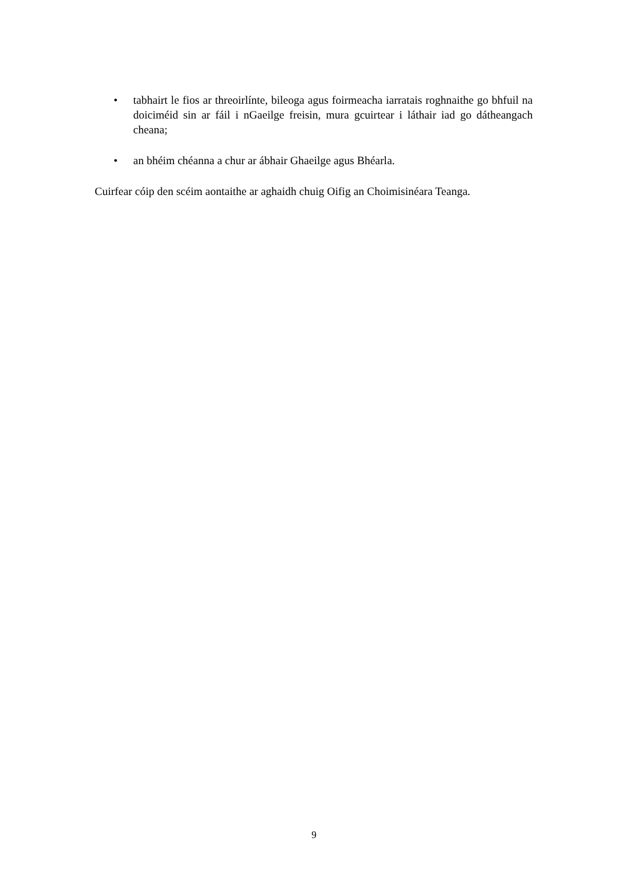• tabhairt le fios ar threoirlínte, bileoga agus foirmeacha iarratais roghnaithe go bhfuil na doiciméid sin ar fáil i nGaeilge freisin, mura gcuirtear i láthair iad go dátheangach cheana;
• an bhéim chéanna a chur ar ábhair Ghaeilge agus Bhéarla.
Cuirfear cóip den scéim aontaithe ar aghaidh chuig Oifig an Choimisinéara Teanga.
9